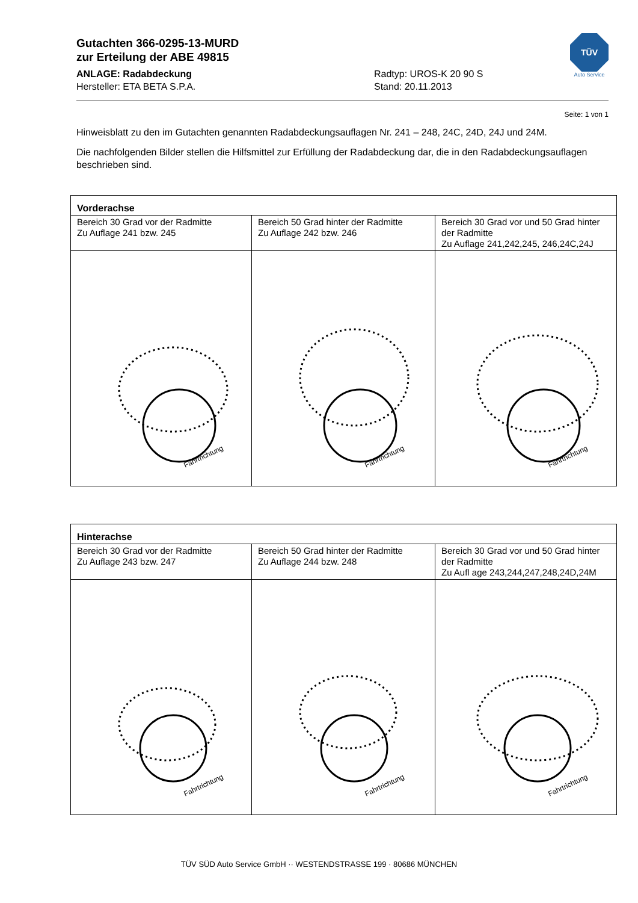Gutachten 366-0295-13-MURD
zur Erteilung der ABE 49815
ANLAGE: Radabdeckung
Hersteller: ETA BETA S.P.A.
Radtyp: UROS-K 20 90 S
Stand: 20.11.2013
TÜV
Auto Service
Seite: 1 von 1
Hinweisblatt zu den im Gutachten genannten Radabdeckungsauflagen Nr. 241 – 248, 24C, 24D, 24J und 24M.
Die nachfolgenden Bilder stellen die Hilfsmittel zur Erfüllung der Radabdeckung dar, die in den Radabdeckungsauflagen beschrieben sind.
| Vorderachse | | |
| --- | --- | --- |
| Bereich 30 Grad vor der Radmitte Zu Auflage 241 bzw. 245 | Bereich 50 Grad hinter der Radmitte Zu Auflage 242 bzw. 246 | Bereich 30 Grad vor und 50 Grad hinter der Radmitte Zu Auflage 241,242,245, 246,24C,24J |
| Fahrtrichtung | Fahrtrichtung | Fahrtrichtung |
| Hinterachse | | |
| --- | --- | --- |
| Bereich 30 Grad vor der Radmitte Zu Auflage 243 bzw. 247 | Bereich 50 Grad hinter der Radmitte Zu Auflage 244 bzw. 248 | Bereich 30 Grad vor und 50 Grad hinter der Radmitte Zu Aufl age 243,244,247,248,24D,24M |
| Fahrtrichtung | Fahrtrichtung | Fahrtrichtung |
TÜV SÜD Auto Service GmbH ·· WESTENDSTRASSE 199 · 80686 MÜNCHEN